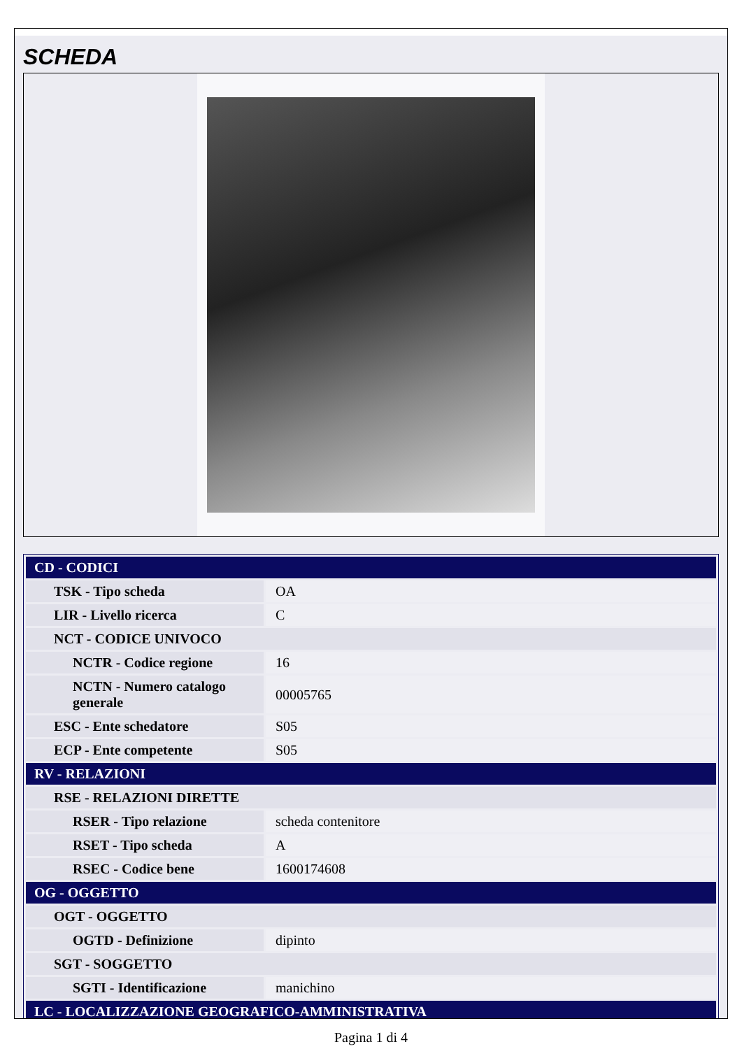SCHEDA
| CD - CODICI | |
| TSK - Tipo scheda | OA |
| LIR - Livello ricerca | C |
| NCT - CODICE UNIVOCO | |
| NCTR - Codice regione | 16 |
| NCTN - Numero catalogo generale | 00005765 |
| ESC - Ente schedatore | S05 |
| ECP - Ente competente | S05 |
| RV - RELAZIONI | |
| RSE - RELAZIONI DIRETTE | |
| RSER - Tipo relazione | scheda contenitore |
| RSET - Tipo scheda | A |
| RSEC - Codice bene | 1600174608 |
| OG - OGGETTO | |
| OGT - OGGETTO | |
| OGTD - Definizione | dipinto |
| SGT - SOGGETTO | |
| SGTI - Identificazione | manichino |
| LC - LOCALIZZAZIONE GEOGRAFICO-AMMINISTRATIVA | |
Pagina 1 di 4